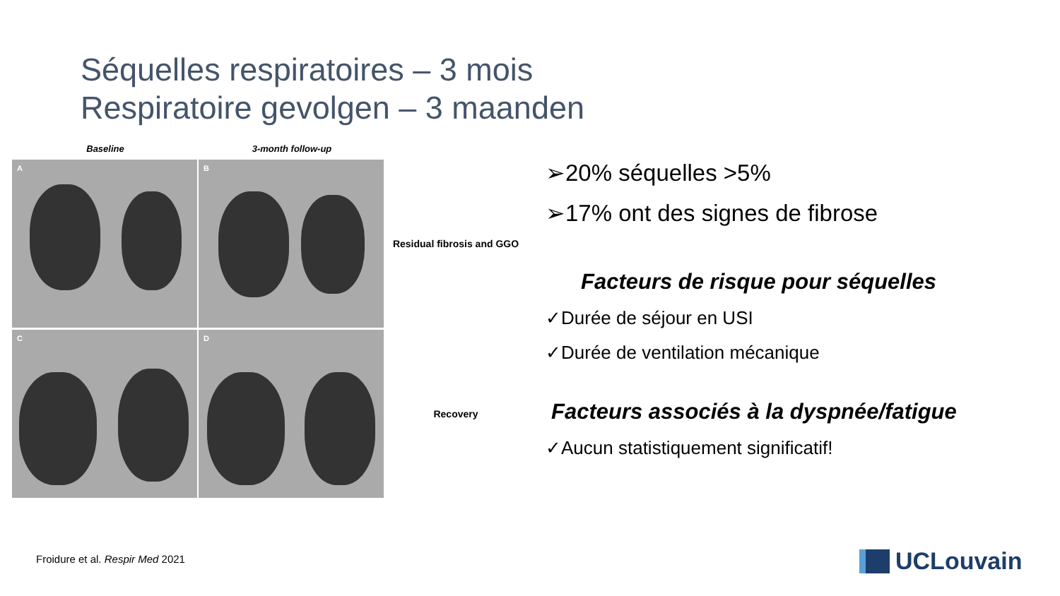Séquelles respiratoires – 3 mois
Respiratoire gevolgen – 3 maanden
Baseline 3-month follow-up
A
B
Residual fibrosis and GGO
C
D
Recovery
➢20% séquelles >5%
➢17% ont des signes de fibrose
Facteurs de risque pour séquelles
✓Durée de séjour en USI
✓Durée de ventilation mécanique
Facteurs associés à la dyspnée/fatigue
✓Aucun statistiquement significatif!
Froidure et al. Respir Med 2021
UCLouvain